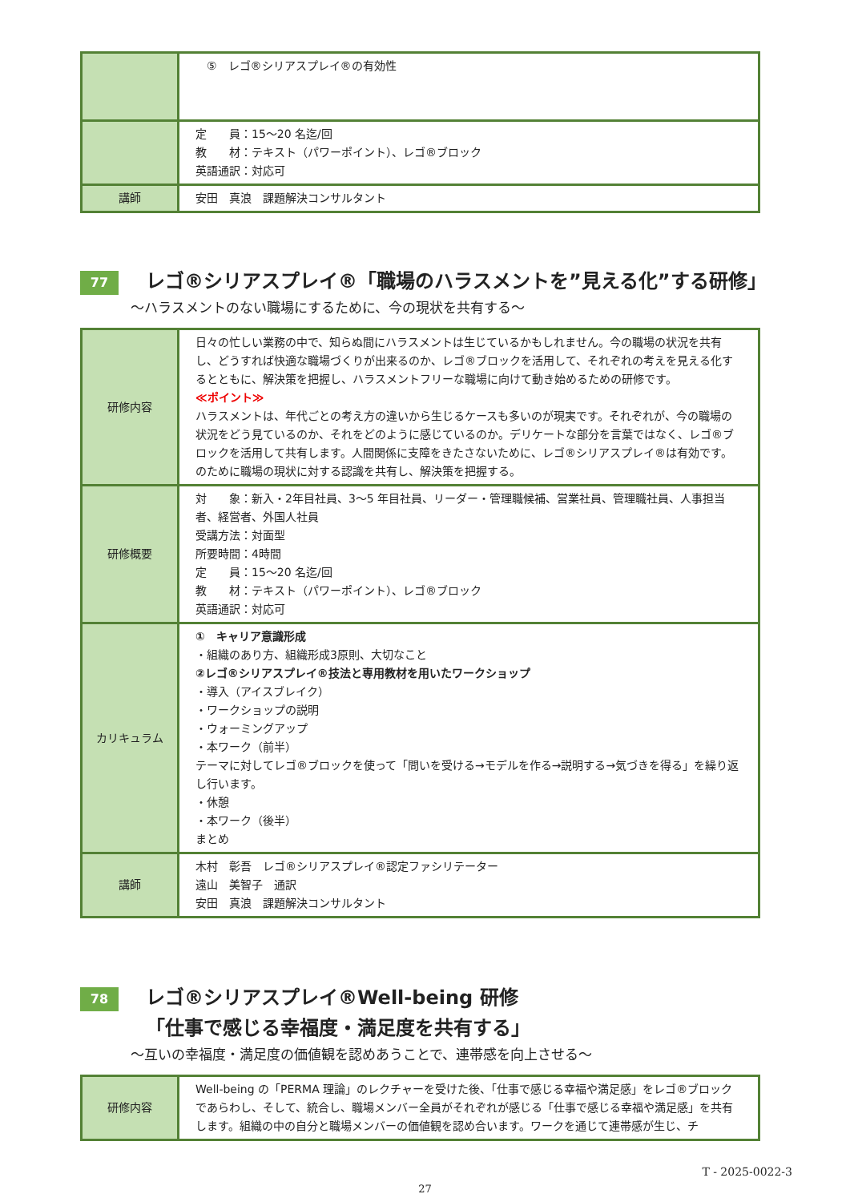| | ⑤ レゴ®シリアスプレイ®の有効性 |
| | 定 員：15～20 名迄/回 教 材：テキスト（パワーポイント）、レゴ®ブロック 英語通訳：対応可 |
| 講師 | 安田 真浪 課題解決コンサルタント |
77
レゴ®シリアスプレイ®「職場のハラスメントを”見える化”する研修」
～ハラスメントのない職場にするために、今の現状を共有する～
| 研修内容 | 日々の忙しい業務の中で、知らぬ間にハラスメントは生じているかもしれません。今の職場の状況を共有し、どうすれば快適な職場づくりが出来るのか、レゴ®ブロックを活用して、それぞれの考えを見える化するとともに、解決策を把握し、ハラスメントフリーな職場に向けて動き始めるための研修です。 ≪ポイント≫ ハラスメントは、年代ごとの考え方の違いから生じるケースも多いのが現実です。それぞれが、今の職場の状況をどう見ているのか、それをどのように感じているのか。デリケートな部分を言葉ではなく、レゴ®ブロックを活用して共有します。人間関係に支障をきたさないために、レゴ®シリアスプレイ®は有効です。のために職場の現状に対する認識を共有し、解決策を把握する。 |
| 研修概要 | 対 象：新入・2年目社員、3～5 年目社員、リーダー・管理職候補、営業社員、管理職社員、人事担当者、経営者、外国人社員 受講方法：対面型 所要時間：4時間 定 員：15～20 名迄/回 教 材：テキスト（パワーポイント）、レゴ®ブロック 英語通訳：対応可 |
| カリキュラム | ① キャリア意識形成 ・組織のあり方、組織形成3原則、大切なこと ②レゴ®シリアスプレイ®技法と専用教材を用いたワークショップ ・導入（アイスブレイク） ・ワークショップの説明 ・ウォーミングアップ ・本ワーク（前半） テーマに対してレゴ®ブロックを使って「問いを受ける→モデルを作る→説明する→気づきを得る」を繰り返し行います。 ・休憩 ・本ワーク（後半） まとめ |
| 講師 | 木村 彰吾 レゴ®シリアスプレイ®認定ファシリテーター 遠山 美智子 通訳 安田 真浪 課題解決コンサルタント |
78
レゴ®シリアスプレイ®Well-being 研修
「仕事で感じる幸福度・満足度を共有する」
～互いの幸福度・満足度の価値観を認めあうことで、連帯感を向上させる～
| 研修内容 | Well-being の「PERMA 理論」のレクチャーを受けた後、「仕事で感じる幸福や満足感」をレゴ®ブロックであらわし、そして、統合し、職場メンバー全員がそれぞれが感じる「仕事で感じる幸福や満足感」を共有します。組織の中の自分と職場メンバーの価値観を認め合います。ワークを通じて連帯感が生じ、チ |
T - 2025-0022-3
27